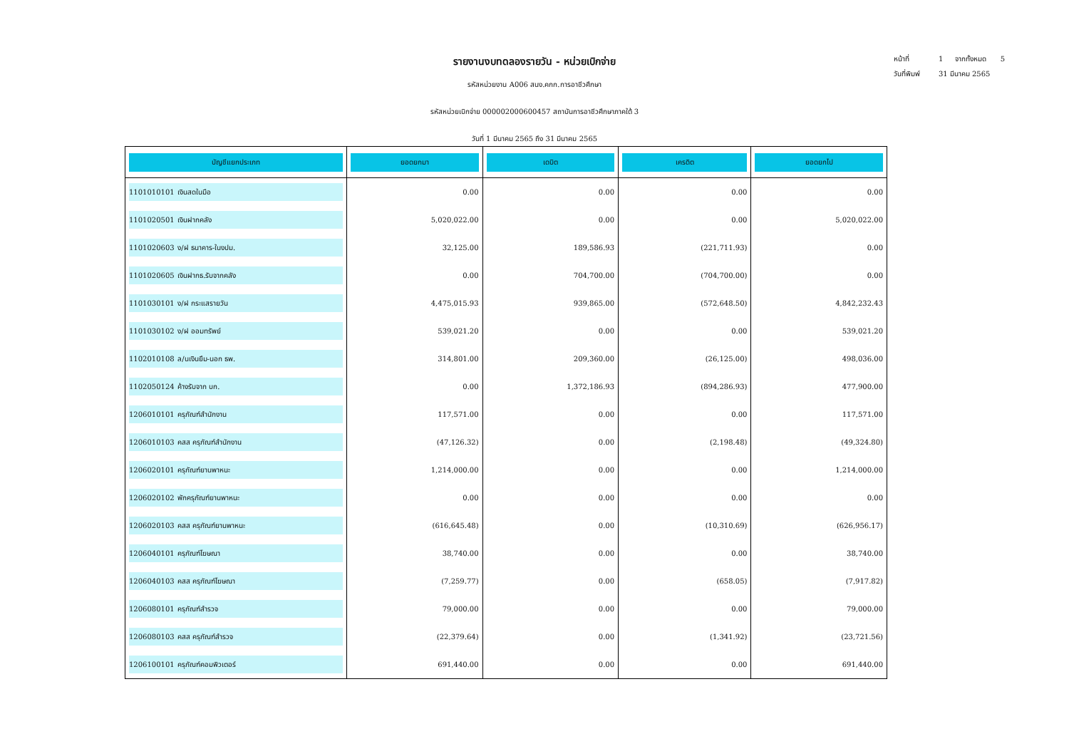หน้าที่ 1 จากทั้งหมด 5
วันที่พิมพ์ 31 มีนาคม 2565
รายงานงบทดลองรายวัน - หน่วยเบิกจ่าย
รหัสหน่วยงาน A006 สนง.คกก.การอาชีวศึกษา
รหัสหน่วยเบิกจ่าย 000002000600457 สถาบันการอาชีวศึกษาภาคใต้ 3
วันที่ 1 มีนาคม 2565 ถึง 31 มีนาคม 2565
| บัญชีแยกประเภท | ยอดยกมา | เดบิต | เครดิต | ยอดยกไป |
| --- | --- | --- | --- | --- |
| 1101010101 เงินสดในมือ | 0.00 | 0.00 | 0.00 | 0.00 |
| 1101020501 เงินฝากคลัง | 5,020,022.00 | 0.00 | 0.00 | 5,020,022.00 |
| 1101020603 ง/ฝ ธนาคาร-ในงปม. | 32,125.00 | 189,586.93 | (221,711.93) | 0.00 |
| 1101020605 เงินฝากธ.รับจากคลัง | 0.00 | 704,700.00 | (704,700.00) | 0.00 |
| 1101030101 ง/ฝ กระแสรายวัน | 4,475,015.93 | 939,865.00 | (572,648.50) | 4,842,232.43 |
| 1101030102 ง/ฝ ออมทรัพย์ | 539,021.20 | 0.00 | 0.00 | 539,021.20 |
| 1102010108 ล/นเงินยืม-นอก ธพ. | 314,801.00 | 209,360.00 | (26,125.00) | 498,036.00 |
| 1102050124 ค้างรับจาก บก. | 0.00 | 1,372,186.93 | (894,286.93) | 477,900.00 |
| 1206010101 ครุภัณฑ์สำนักงาน | 117,571.00 | 0.00 | 0.00 | 117,571.00 |
| 1206010103 คสส ครุภัณฑ์สำนักงาน | (47,126.32) | 0.00 | (2,198.48) | (49,324.80) |
| 1206020101 ครุภัณฑ์ยานพาหนะ | 1,214,000.00 | 0.00 | 0.00 | 1,214,000.00 |
| 1206020102 พักครุภัณฑ์ยานพาหนะ | 0.00 | 0.00 | 0.00 | 0.00 |
| 1206020103 คสส ครุภัณฑ์ยานพาหนะ | (616,645.48) | 0.00 | (10,310.69) | (626,956.17) |
| 1206040101 ครุภัณฑ์โฆษณา | 38,740.00 | 0.00 | 0.00 | 38,740.00 |
| 1206040103 คสส ครุภัณฑ์โฆษณา | (7,259.77) | 0.00 | (658.05) | (7,917.82) |
| 1206080101 ครุภัณฑ์สำรวจ | 79,000.00 | 0.00 | 0.00 | 79,000.00 |
| 1206080103 คสส ครุภัณฑ์สำรวจ | (22,379.64) | 0.00 | (1,341.92) | (23,721.56) |
| 1206100101 ครุภัณฑ์คอมพิวเตอร์ | 691,440.00 | 0.00 | 0.00 | 691,440.00 |